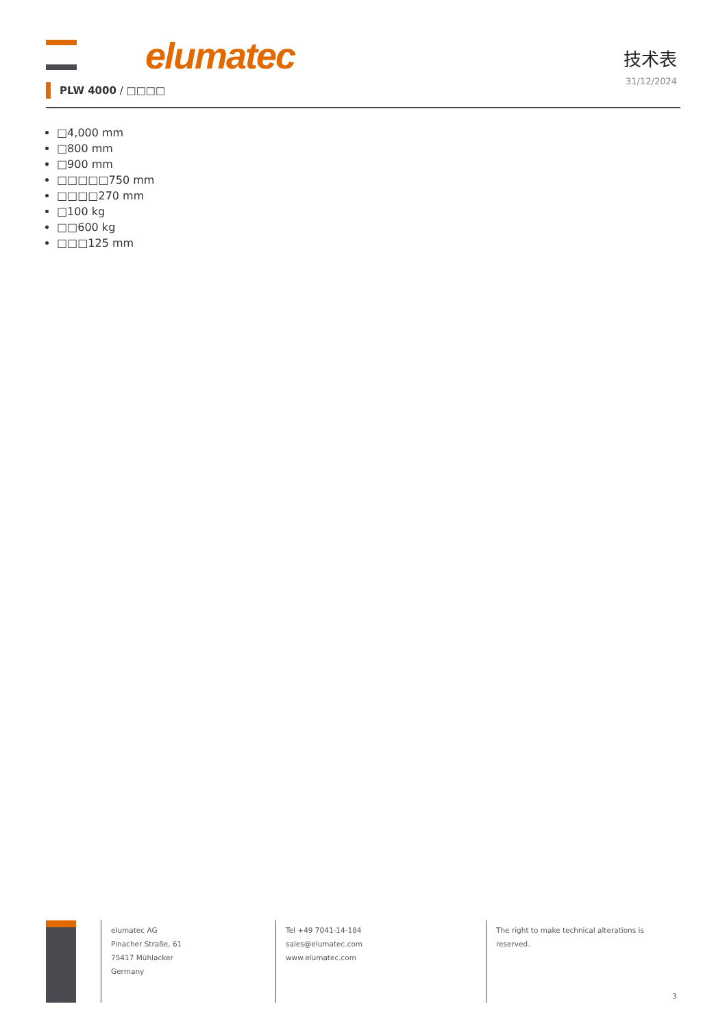elumatec
技术表
31/12/2024
PLW 4000 / □□□□
□4,000 mm
□800 mm
□900 mm
□□□□□750 mm
□□□□270 mm
□100 kg
□□600 kg
□□□125 mm
elumatec AG
Pinacher Straße, 61
75417 Mühlacker
Germany
Tel +49 7041-14-184
sales@elumatec.com
www.elumatec.com
The right to make technical alterations is
reserved.
3